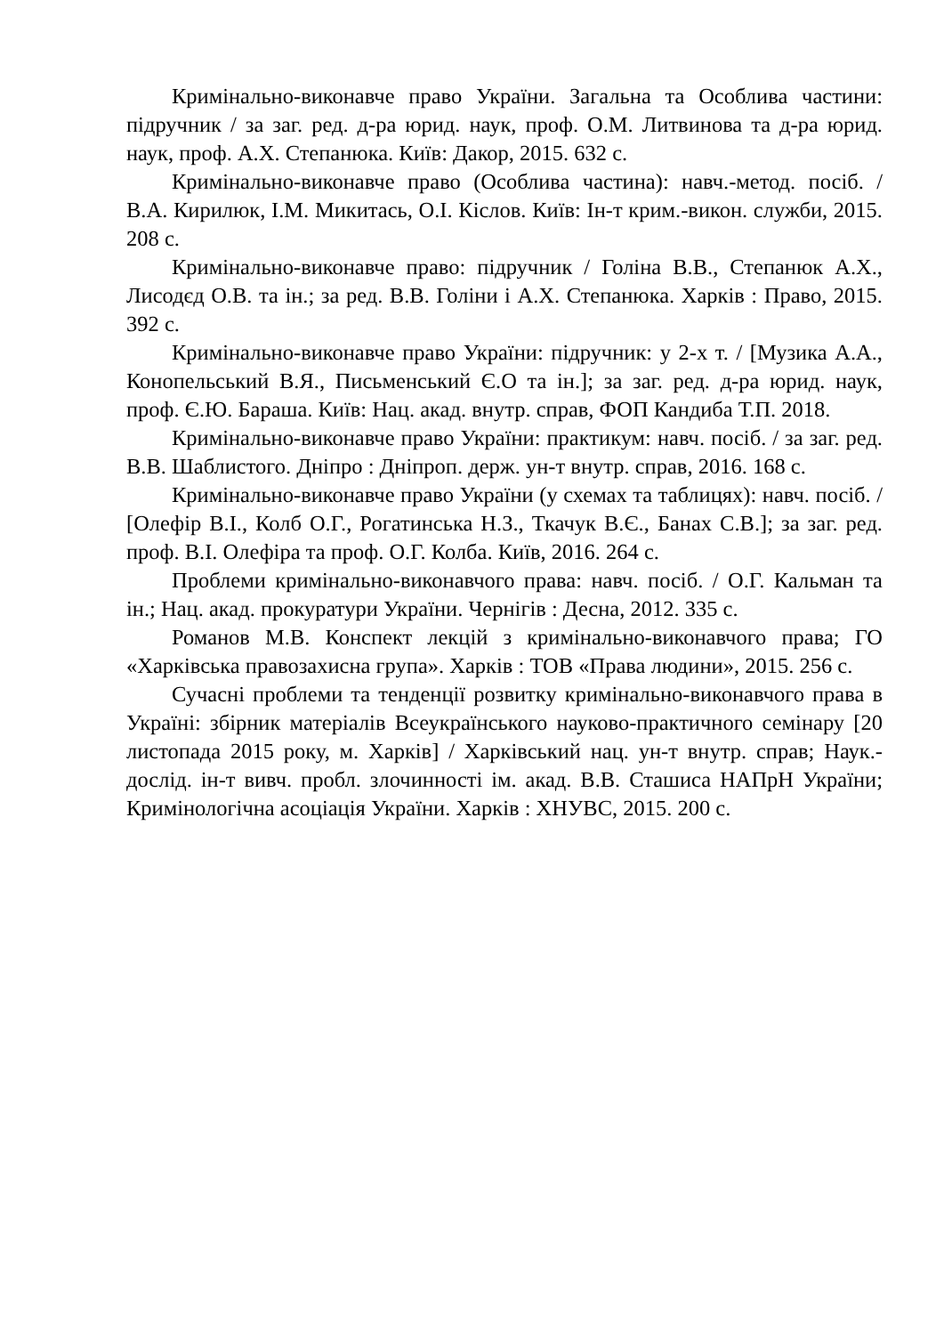Кримінально-виконавче право України. Загальна та Особлива частини: підручник / за заг. ред. д-ра юрид. наук, проф. О.М. Литвинова та д-ра юрид. наук, проф. А.Х. Степанюка. Київ: Дакор, 2015. 632 с.
Кримінально-виконавче право (Особлива частина): навч.-метод. посіб. / В.А. Кирилюк, І.М. Микитась, О.І. Кіслов. Київ: Ін-т крим.-викон. служби, 2015. 208 с.
Кримінально-виконавче право: підручник / Голіна В.В., Степанюк А.Х., Лисодєд О.В. та ін.; за ред. В.В. Голіни і А.Х. Степанюка. Харків : Право, 2015. 392 с.
Кримінально-виконавче право України: підручник: у 2-х т. / [Музика А.А., Конопельський В.Я., Письменський Є.О та ін.]; за заг. ред. д-ра юрид. наук, проф. Є.Ю. Бараша. Київ: Нац. акад. внутр. справ, ФОП Кандиба Т.П. 2018.
Кримінально-виконавче право України: практикум: навч. посіб. / за заг. ред. В.В. Шаблистого. Дніпро : Дніпроп. держ. ун-т внутр. справ, 2016. 168 с.
Кримінально-виконавче право України (у схемах та таблицях): навч. посіб. / [Олефір В.І., Колб О.Г., Рогатинська Н.З., Ткачук В.Є., Банах С.В.]; за заг. ред. проф. В.І. Олефіра та проф. О.Г. Колба. Київ, 2016. 264 с.
Проблеми кримінально-виконавчого права: навч. посіб. / О.Г. Кальман та ін.; Нац. акад. прокуратури України. Чернігів : Десна, 2012. 335 с.
Романов М.В. Конспект лекцій з кримінально-виконавчого права; ГО «Харківська правозахисна група». Харків : ТОВ «Права людини», 2015. 256 с.
Сучасні проблеми та тенденції розвитку кримінально-виконавчого права в Україні: збірник матеріалів Всеукраїнського науково-практичного семінару [20 листопада 2015 року, м. Харків] / Харківський нац. ун-т внутр. справ; Наук.-дослід. ін-т вивч. пробл. злочинності ім. акад. В.В. Сташиса НАПрН України; Кримінологічна асоціація України. Харків : ХНУВС, 2015. 200 с.